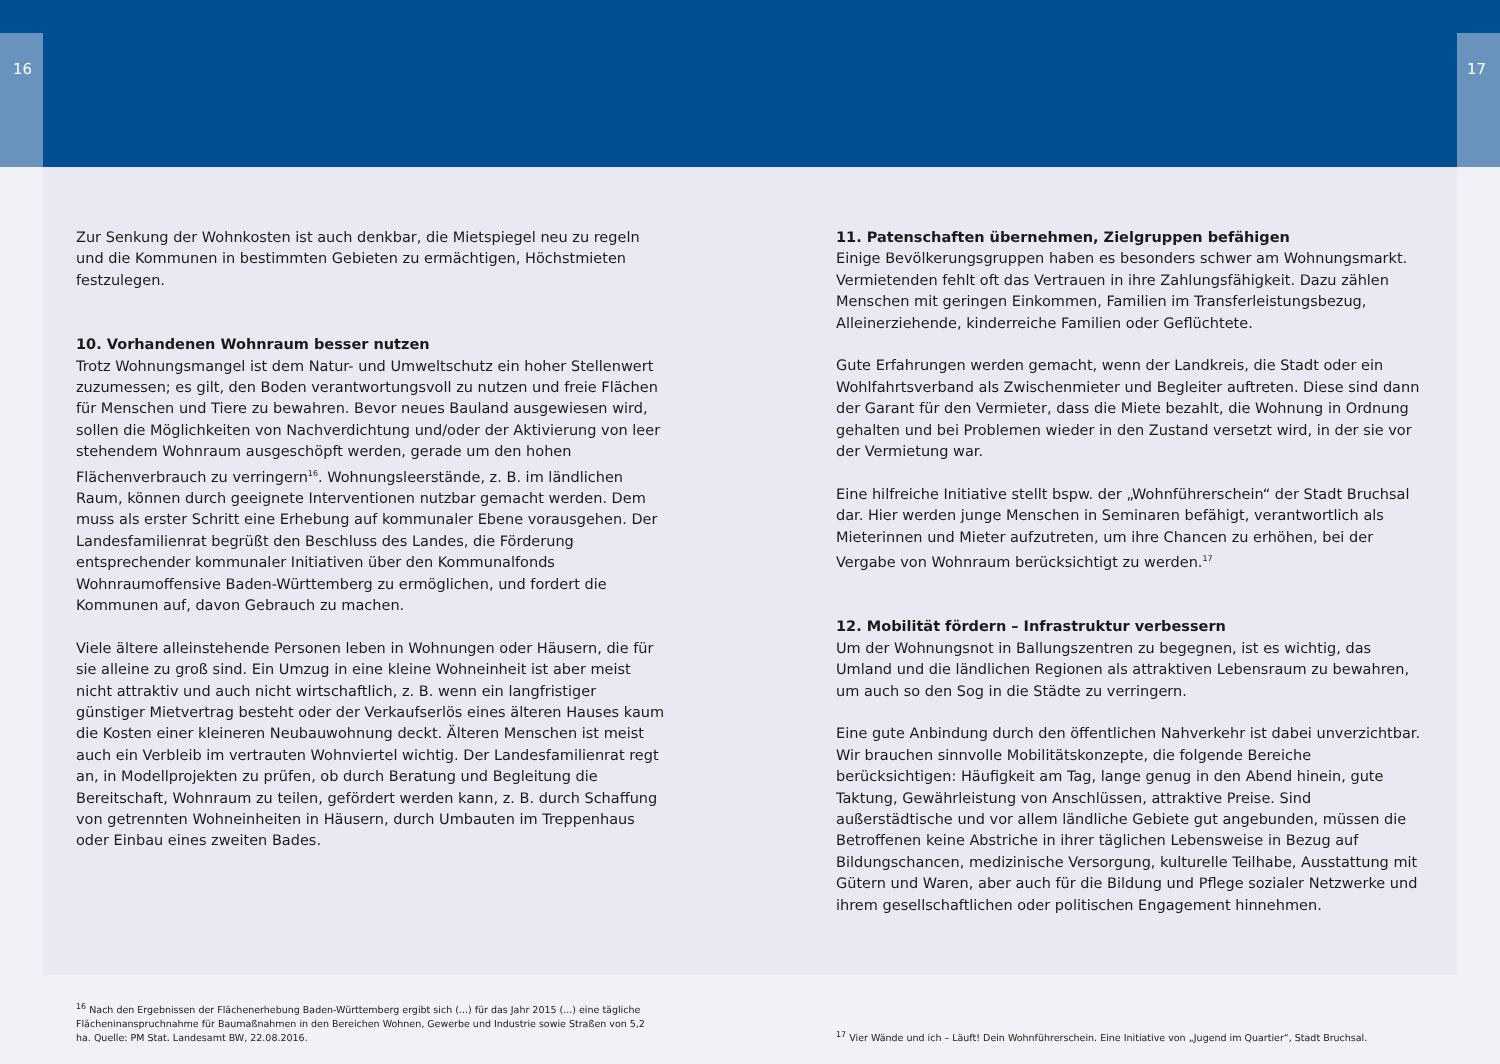16 17
Zur Senkung der Wohnkosten ist auch denkbar, die Mietspiegel neu zu regeln und die Kommunen in bestimmten Gebieten zu ermächtigen, Höchstmieten festzulegen.
10. Vorhandenen Wohnraum besser nutzen
Trotz Wohnungsmangel ist dem Natur- und Umweltschutz ein hoher Stellenwert zuzumessen; es gilt, den Boden verantwortungsvoll zu nutzen und freie Flächen für Menschen und Tiere zu bewahren. Bevor neues Bauland ausgewiesen wird, sollen die Möglichkeiten von Nachverdichtung und/oder der Aktivierung von leer stehendem Wohnraum ausgeschöpft werden, gerade um den hohen Flächenverbrauch zu verringern<sup>16</sup>. Wohnungsleerstände, z. B. im ländlichen Raum, können durch geeignete Interventionen nutzbar gemacht werden. Dem muss als erster Schritt eine Erhebung auf kommunaler Ebene vorausgehen. Der Landesfamilienrat begrüßt den Beschluss des Landes, die Förderung entsprechender kommunaler Initiativen über den Kommunalfonds Wohnraumoffensive Baden-Württemberg zu ermöglichen, und fordert die Kommunen auf, davon Gebrauch zu machen.
Viele ältere alleinstehende Personen leben in Wohnungen oder Häusern, die für sie alleine zu groß sind. Ein Umzug in eine kleine Wohneinheit ist aber meist nicht attraktiv und auch nicht wirtschaftlich, z. B. wenn ein langfristiger günstiger Mietvertrag besteht oder der Verkaufserlös eines älteren Hauses kaum die Kosten einer kleineren Neubauwohnung deckt. Älteren Menschen ist meist auch ein Verbleib im vertrauten Wohnviertel wichtig. Der Landesfamilienrat regt an, in Modellprojekten zu prüfen, ob durch Beratung und Begleitung die Bereitschaft, Wohnraum zu teilen, gefördert werden kann, z. B. durch Schaffung von getrennten Wohneinheiten in Häusern, durch Umbauten im Treppenhaus oder Einbau eines zweiten Bades.
11. Patenschaften übernehmen, Zielgruppen befähigen
Einige Bevölkerungsgruppen haben es besonders schwer am Wohnungsmarkt. Vermietenden fehlt oft das Vertrauen in ihre Zahlungsfähigkeit. Dazu zählen Menschen mit geringen Einkommen, Familien im Transferleistungsbezug, Alleinerziehende, kinderreiche Familien oder Geflüchtete.
Gute Erfahrungen werden gemacht, wenn der Landkreis, die Stadt oder ein Wohlfahrtsverband als Zwischenmieter und Begleiter auftreten. Diese sind dann der Garant für den Vermieter, dass die Miete bezahlt, die Wohnung in Ordnung gehalten und bei Problemen wieder in den Zustand versetzt wird, in der sie vor der Vermietung war.
Eine hilfreiche Initiative stellt bspw. der „Wohnführerschein“ der Stadt Bruchsal dar. Hier werden junge Menschen in Seminaren befähigt, verantwortlich als Mieterinnen und Mieter aufzutreten, um ihre Chancen zu erhöhen, bei der Vergabe von Wohnraum berücksichtigt zu werden.<sup>17</sup>
12. Mobilität fördern – Infrastruktur verbessern
Um der Wohnungsnot in Ballungszentren zu begegnen, ist es wichtig, das Umland und die ländlichen Regionen als attraktiven Lebensraum zu bewahren, um auch so den Sog in die Städte zu verringern.
Eine gute Anbindung durch den öffentlichen Nahverkehr ist dabei unverzichtbar. Wir brauchen sinnvolle Mobilitätskonzepte, die folgende Bereiche berücksichtigen: Häufigkeit am Tag, lange genug in den Abend hinein, gute Taktung, Gewährleistung von Anschlüssen, attraktive Preise. Sind außerstädtische und vor allem ländliche Gebiete gut angebunden, müssen die Betroffenen keine Abstriche in ihrer täglichen Lebensweise in Bezug auf Bildungschancen, medizinische Versorgung, kulturelle Teilhabe, Ausstattung mit Gütern und Waren, aber auch für die Bildung und Pflege sozialer Netzwerke und ihrem gesellschaftlichen oder politischen Engagement hinnehmen.
<sup>16</sup> Nach den Ergebnissen der Flächenerhebung Baden-Württemberg ergibt sich (...) für das Jahr 2015 (...) eine tägliche Flächeninanspruchnahme für Baumaßnahmen in den Bereichen Wohnen, Gewerbe und Industrie sowie Straßen von 5,2 ha. Quelle: PM Stat. Landesamt BW, 22.08.2016.
<sup>17</sup> Vier Wände und ich – Läuft! Dein Wohnführerschein. Eine Initiative von „Jugend im Quartier“, Stadt Bruchsal.